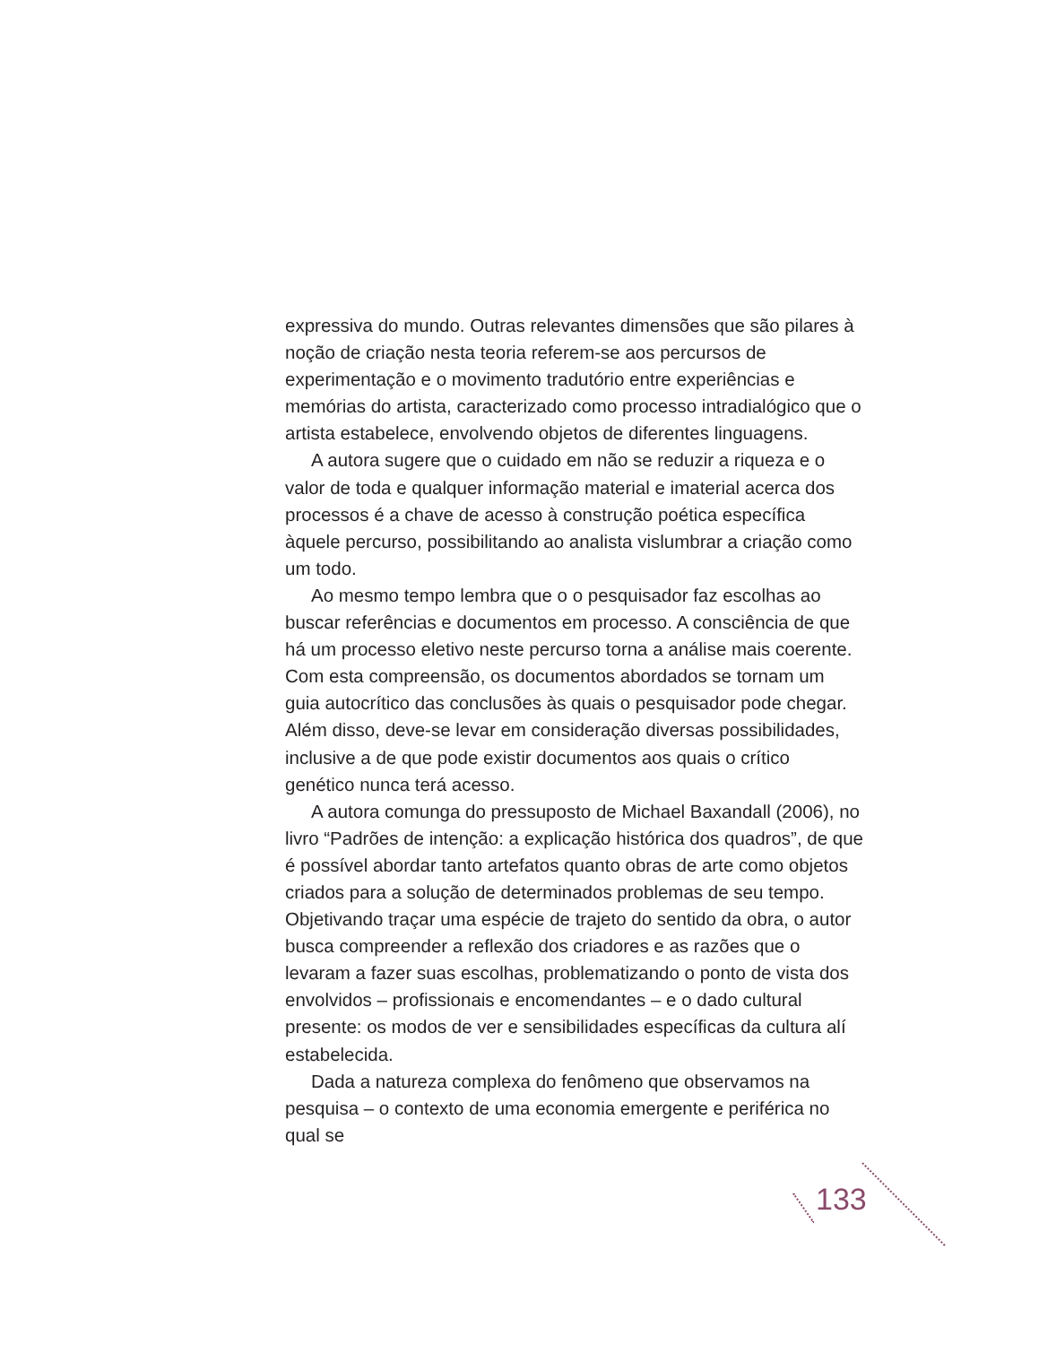expressiva do mundo. Outras relevantes dimensões que são pilares à noção de criação nesta teoria referem-se aos percursos de experimentação e o movimento tradutório entre experiências e memórias do artista, caracterizado como processo intradialógico que o artista estabelece, envolvendo objetos de diferentes linguagens.
A autora sugere que o cuidado em não se reduzir a riqueza e o valor de toda e qualquer informação material e imaterial acerca dos processos é a chave de acesso à construção poética específica àquele percurso, possibilitando ao analista vislumbrar a criação como um todo.
Ao mesmo tempo lembra que o o pesquisador faz escolhas ao buscar referências e documentos em processo. A consciência de que há um processo eletivo neste percurso torna a análise mais coerente. Com esta compreensão, os documentos abordados se tornam um guia autocrítico das conclusões às quais o pesquisador pode chegar. Além disso, deve-se levar em consideração diversas possibilidades, inclusive a de que pode existir documentos aos quais o crítico genético nunca terá acesso.
A autora comunga do pressuposto de Michael Baxandall (2006), no livro “Padrões de intenção: a explicação histórica dos quadros”, de que é possível abordar tanto artefatos quanto obras de arte como objetos criados para a solução de determinados problemas de seu tempo. Objetivando traçar uma espécie de trajeto do sentido da obra, o autor busca compreender a reflexão dos criadores e as razões que o levaram a fazer suas escolhas, problematizando o ponto de vista dos envolvidos – profissionais e encomendantes – e o dado cultural presente: os modos de ver e sensibilidades específicas da cultura alí estabelecida.
Dada a natureza complexa do fenômeno que observamos na pesquisa – o contexto de uma economia emergente e periférica no qual se
133